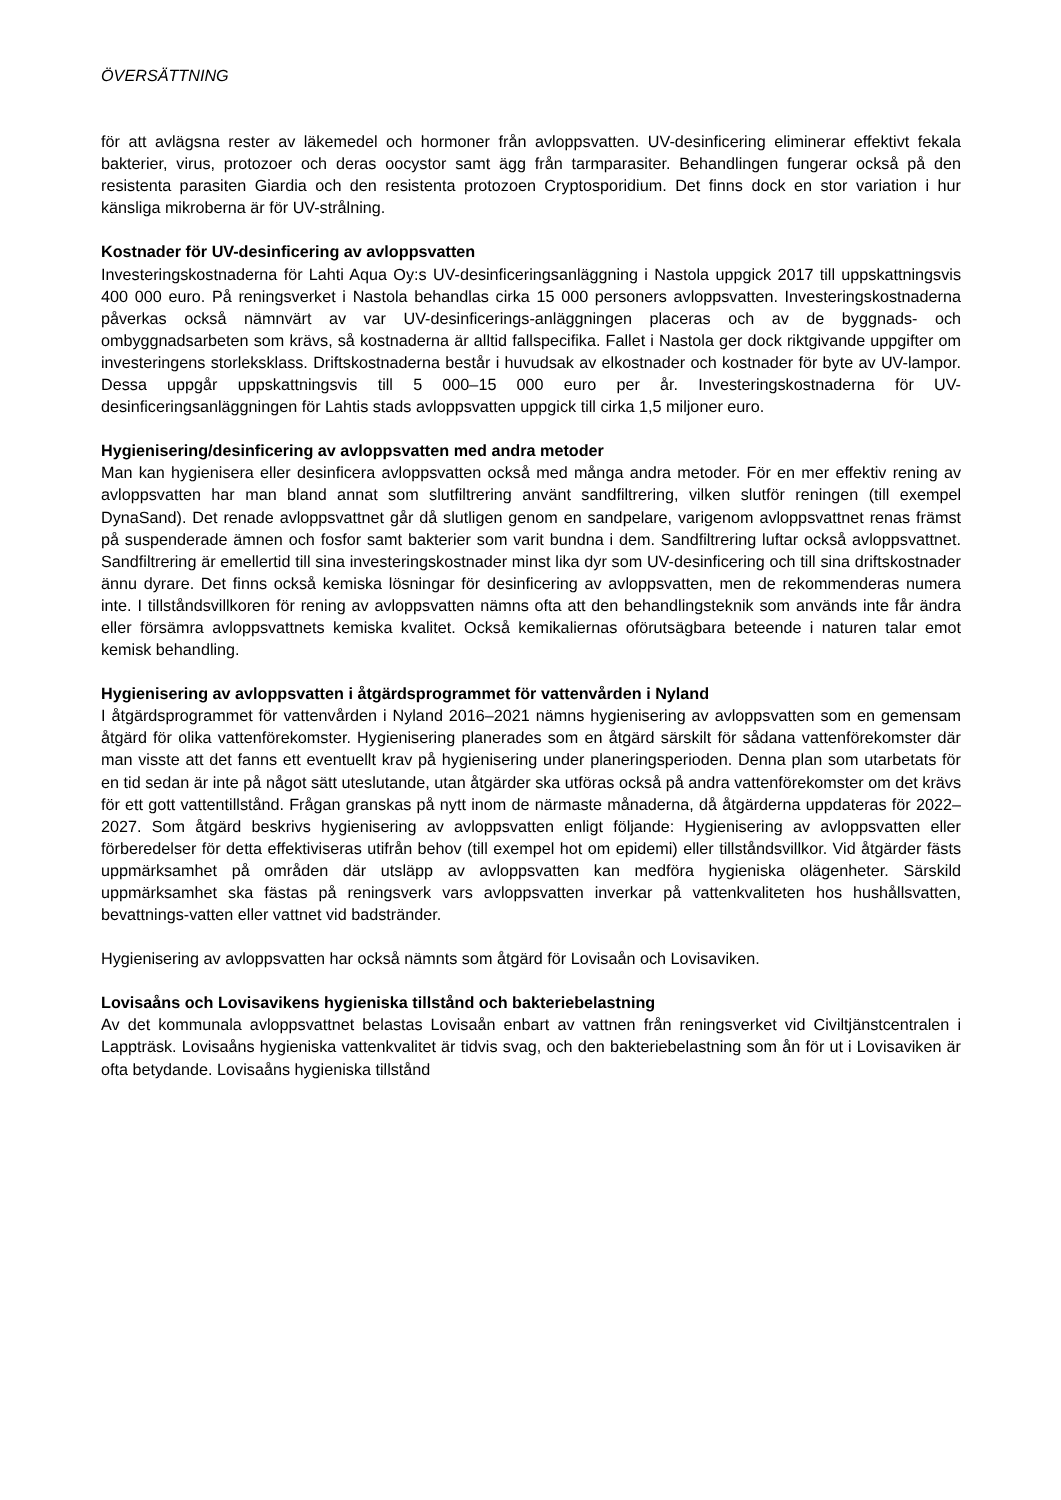ÖVERSÄTTNING
för att avlägsna rester av läkemedel och hormoner från avloppsvatten. UV-desinficering eliminerar effektivt fekala bakterier, virus, protozoer och deras oocystor samt ägg från tarmparasiter. Behandlingen fungerar också på den resistenta parasiten Giardia och den resistenta protozoen Cryptosporidium. Det finns dock en stor variation i hur känsliga mikroberna är för UV-strålning.
Kostnader för UV-desinficering av avloppsvatten
Investeringskostnaderna för Lahti Aqua Oy:s UV-desinficeringsanläggning i Nastola uppgick 2017 till uppskattningsvis 400 000 euro. På reningsverket i Nastola behandlas cirka 15 000 personers avloppsvatten. Investeringskostnaderna påverkas också nämnvärt av var UV-desinficerings-anläggningen placeras och av de byggnads- och ombyggnadsarbeten som krävs, så kostnaderna är alltid fallspecifika. Fallet i Nastola ger dock riktgivande uppgifter om investeringens storleksklass. Driftskostnaderna består i huvudsak av elkostnader och kostnader för byte av UV-lampor. Dessa uppgår uppskattningsvis till 5 000–15 000 euro per år. Investeringskostnaderna för UV-desinficeringsanläggningen för Lahtis stads avloppsvatten uppgick till cirka 1,5 miljoner euro.
Hygienisering/desinficering av avloppsvatten med andra metoder
Man kan hygienisera eller desinficera avloppsvatten också med många andra metoder. För en mer effektiv rening av avloppsvatten har man bland annat som slutfiltrering använt sandfiltrering, vilken slutför reningen (till exempel DynaSand). Det renade avloppsvattnet går då slutligen genom en sandpelare, varigenom avloppsvattnet renas främst på suspenderade ämnen och fosfor samt bakterier som varit bundna i dem. Sandfiltrering luftar också avloppsvattnet. Sandfiltrering är emellertid till sina investeringskostnader minst lika dyr som UV-desinficering och till sina driftskostnader ännu dyrare. Det finns också kemiska lösningar för desinficering av avloppsvatten, men de rekommenderas numera inte. I tillståndsvillkoren för rening av avloppsvatten nämns ofta att den behandlingsteknik som används inte får ändra eller försämra avloppsvattnets kemiska kvalitet. Också kemikaliernas oförutsägbara beteende i naturen talar emot kemisk behandling.
Hygienisering av avloppsvatten i åtgärdsprogrammet för vattenvården i Nyland
I åtgärdsprogrammet för vattenvården i Nyland 2016–2021 nämns hygienisering av avloppsvatten som en gemensam åtgärd för olika vattenförekomster. Hygienisering planerades som en åtgärd särskilt för sådana vattenförekomster där man visste att det fanns ett eventuellt krav på hygienisering under planeringsperioden. Denna plan som utarbetats för en tid sedan är inte på något sätt uteslutande, utan åtgärder ska utföras också på andra vattenförekomster om det krävs för ett gott vattentillstånd. Frågan granskas på nytt inom de närmaste månaderna, då åtgärderna uppdateras för 2022–2027. Som åtgärd beskrivs hygienisering av avloppsvatten enligt följande: Hygienisering av avloppsvatten eller förberedelser för detta effektiviseras utifrån behov (till exempel hot om epidemi) eller tillståndsvillkor. Vid åtgärder fästs uppmärksamhet på områden där utsläpp av avloppsvatten kan medföra hygieniska olägenheter. Särskild uppmärksamhet ska fästas på reningsverk vars avloppsvatten inverkar på vattenkvaliteten hos hushållsvatten, bevattnings-vatten eller vattnet vid badstränder.
Hygienisering av avloppsvatten har också nämnts som åtgärd för Lovisaån och Lovisaviken.
Lovisaåns och Lovisavikens hygieniska tillstånd och bakteriebelastning
Av det kommunala avloppsvattnet belastas Lovisaån enbart av vattnen från reningsverket vid Civiltjänstcentralen i Lappträsk. Lovisaåns hygieniska vattenkvalitet är tidvis svag, och den bakteriebelastning som ån för ut i Lovisaviken är ofta betydande. Lovisaåns hygieniska tillstånd